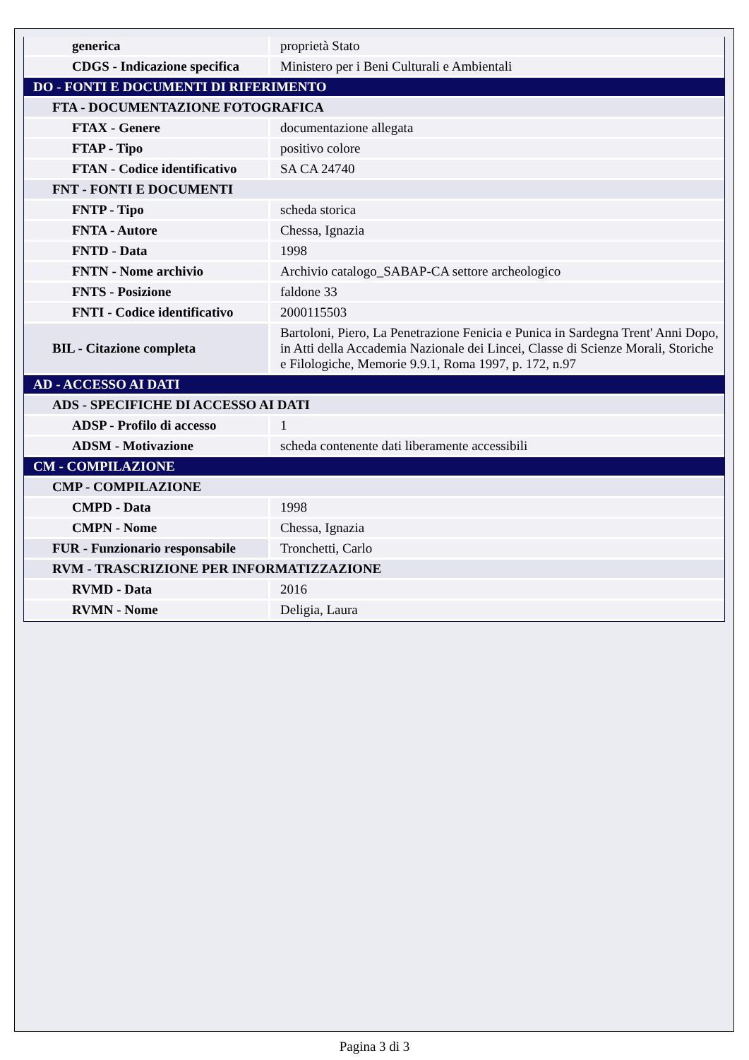| generica | proprietà Stato |
| CDGS - Indicazione specifica | Ministero per i Beni Culturali e Ambientali |
| DO - FONTI E DOCUMENTI DI RIFERIMENTO | |
| FTA - DOCUMENTAZIONE FOTOGRAFICA | |
| FTAX - Genere | documentazione allegata |
| FTAP - Tipo | positivo colore |
| FTAN - Codice identificativo | SA CA 24740 |
| FNT - FONTI E DOCUMENTI | |
| FNTP - Tipo | scheda storica |
| FNTA - Autore | Chessa, Ignazia |
| FNTD - Data | 1998 |
| FNTN - Nome archivio | Archivio catalogo_SABAP-CA settore archeologico |
| FNTS - Posizione | faldone 33 |
| FNTI - Codice identificativo | 2000115503 |
| BIL - Citazione completa | Bartoloni, Piero, La Penetrazione Fenicia e Punica in Sardegna Trent' Anni Dopo, in Atti della Accademia Nazionale dei Lincei, Classe di Scienze Morali, Storiche e Filologiche, Memorie 9.9.1, Roma 1997, p. 172, n.97 |
| AD - ACCESSO AI DATI | |
| ADS - SPECIFICHE DI ACCESSO AI DATI | |
| ADSP - Profilo di accesso | 1 |
| ADSM - Motivazione | scheda contenente dati liberamente accessibili |
| CM - COMPILAZIONE | |
| CMP - COMPILAZIONE | |
| CMPD - Data | 1998 |
| CMPN - Nome | Chessa, Ignazia |
| FUR - Funzionario responsabile | Tronchetti, Carlo |
| RVM - TRASCRIZIONE PER INFORMATIZZAZIONE | |
| RVMD - Data | 2016 |
| RVMN - Nome | Deligia, Laura |
Pagina 3 di 3